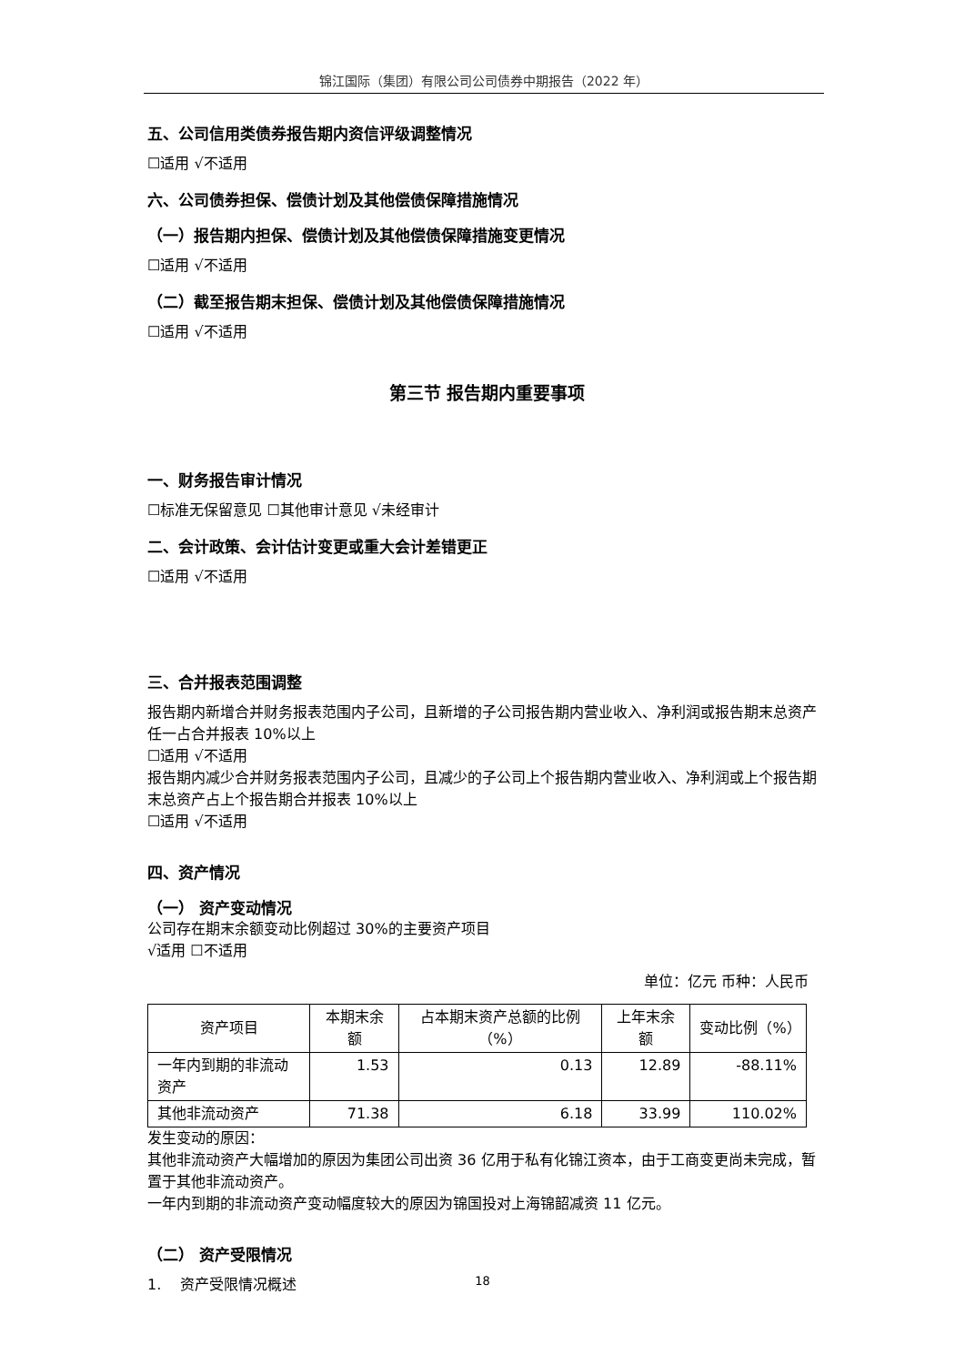锦江国际（集团）有限公司公司债券中期报告（2022 年）
五、公司信用类债券报告期内资信评级调整情况
☐适用 √不适用
六、公司债券担保、偿债计划及其他偿债保障措施情况
（一）报告期内担保、偿债计划及其他偿债保障措施变更情况
☐适用 √不适用
（二）截至报告期末担保、偿债计划及其他偿债保障措施情况
☐适用 √不适用
第三节 报告期内重要事项
一、财务报告审计情况
☐标准无保留意见 ☐其他审计意见 √未经审计
二、会计政策、会计估计变更或重大会计差错更正
☐适用 √不适用
三、合并报表范围调整
报告期内新增合并财务报表范围内子公司，且新增的子公司报告期内营业收入、净利润或报告期末总资产任一占合并报表 10%以上
☐适用 √不适用
报告期内减少合并财务报表范围内子公司，且减少的子公司上个报告期内营业收入、净利润或上个报告期末总资产占上个报告期合并报表 10%以上
☐适用 √不适用
四、资产情况
（一） 资产变动情况
公司存在期末余额变动比例超过 30%的主要资产项目
√适用 ☐不适用
单位：亿元 币种：人民币
| 资产项目 | 本期末余额 | 占本期末资产总额的比例（%） | 上年末余额 | 变动比例（%） |
| 一年内到期的非流动资产 | 1.53 | 0.13 | 12.89 | -88.11% |
| 其他非流动资产 | 71.38 | 6.18 | 33.99 | 110.02% |
发生变动的原因：
其他非流动资产大幅增加的原因为集团公司出资 36 亿用于私有化锦江资本，由于工商变更尚未完成，暂置于其他非流动资产。
一年内到期的非流动资产变动幅度较大的原因为锦国投对上海锦韶减资 11 亿元。
（二） 资产受限情况
1. 资产受限情况概述
18